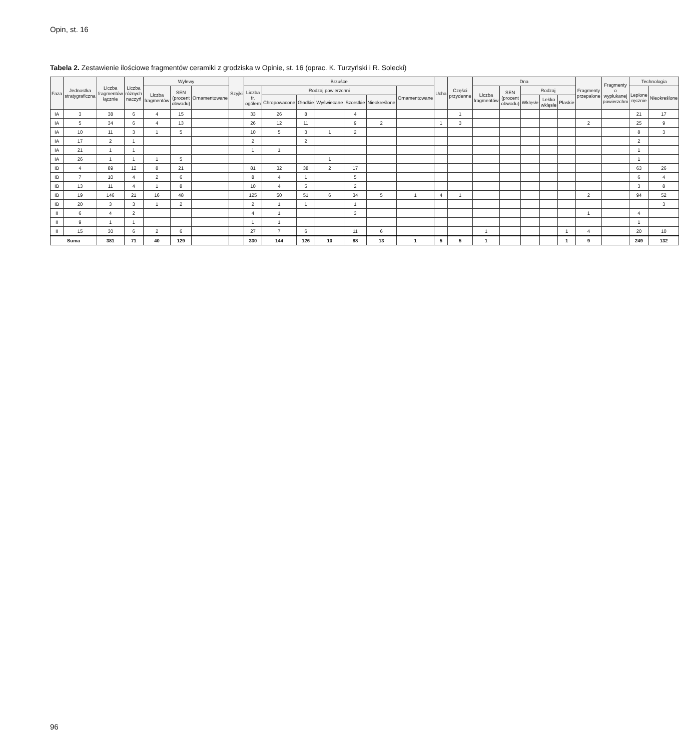Opin, st. 16
Tabela 2. Zestawienie ilościowe fragmentów ceramiki z grodziska w Opinie, st. 16 (oprac. K. Turzyński i R. Solecki)
| Faza | Jednostka stratygraficzna | Liczba fragmentów łącznie | Liczba różnych naczyń | Wylewy | | | Szyjki | Brzuśce | | | | | | | Ucha | Części przydenne | Dna | | | | | Fragmenty przepalone | Fragmenty o wypłukanej powierzchni | Technologia | |
| --- | --- | --- | --- | --- | --- | --- | --- | --- | --- | --- | --- | --- | --- | --- | --- | --- | --- | --- | --- | --- | --- | --- | --- | --- | --- |
| | | | | Liczba fragmentów | SEN (procent obwodu) | Ornamentowane | | Liczba fr. ogółem | Rodzaj powierzchni | | | | | Ornamentowane | | | Liczba fragmentów | SEN (procent obwodu) | Rodzaj | | | | | Lepione ręcznie | Nieokreślone |
| | | | | | | | | | Chropowacone | Gładkie | Wyświecane | Szorstkie | Nieokreślone | | | | | | Wklęsłe | Lekko wklęsłe | Płaskie | | | | |
| IA | 3 | 38 | 6 | 4 | 15 | | | 33 | 26 | 8 | | 4 | | | | 1 | | | | | | | | 21 | 17 |
| IA | 5 | 34 | 6 | 4 | 13 | | | 26 | 12 | 11 | | 9 | 2 | | 1 | 3 | | | | | | 2 | | 25 | 9 |
| IA | 10 | 11 | 3 | 1 | 5 | | | 10 | 5 | 3 | 1 | 2 | | | | | | | | | | | | 8 | 3 |
| IA | 17 | 2 | 1 | | | | | 2 | | 2 | | | | | | | | | | | | | | 2 | |
| IA | 21 | 1 | 1 | | | | | 1 | 1 | | | | | | | | | | | | | | | 1 | |
| IA | 26 | 1 | 1 | 1 | 5 | | | | | | 1 | | | | | | | | | | | | | 1 | |
| IB | 4 | 89 | 12 | 8 | 21 | | | 81 | 32 | 38 | 2 | 17 | | | | | | | | | | | | 63 | 26 |
| IB | 7 | 10 | 4 | 2 | 6 | | | 8 | 4 | 1 | | 5 | | | | | | | | | | | | 6 | 4 |
| IB | 13 | 11 | 4 | 1 | 8 | | | 10 | 4 | 5 | | 2 | | | | | | | | | | | | 3 | 8 |
| IB | 19 | 146 | 21 | 16 | 48 | | | 125 | 50 | 51 | 6 | 34 | 5 | 1 | 4 | 1 | | | | | | 2 | | 94 | 52 |
| IB | 20 | 3 | 3 | 1 | 2 | | | 2 | 1 | 1 | | 1 | | | | | | | | | | | | | 3 |
| II | 6 | 4 | 2 | | | | | 4 | 1 | | | 3 | | | | | | | | | | 1 | | 4 | |
| II | 9 | 1 | 1 | | | | | 1 | 1 | | | | | | | | | | | | | | | 1 | |
| II | 15 | 30 | 6 | 2 | 6 | | | 27 | 7 | 6 | | 11 | 6 | | | | 1 | | | | 1 | 4 | | 20 | 10 |
| Suma | | 381 | 71 | 40 | 129 | | | 330 | 144 | 126 | 10 | 88 | 13 | 1 | 5 | 5 | 1 | | | | 1 | 9 | | 249 | 132 |
96